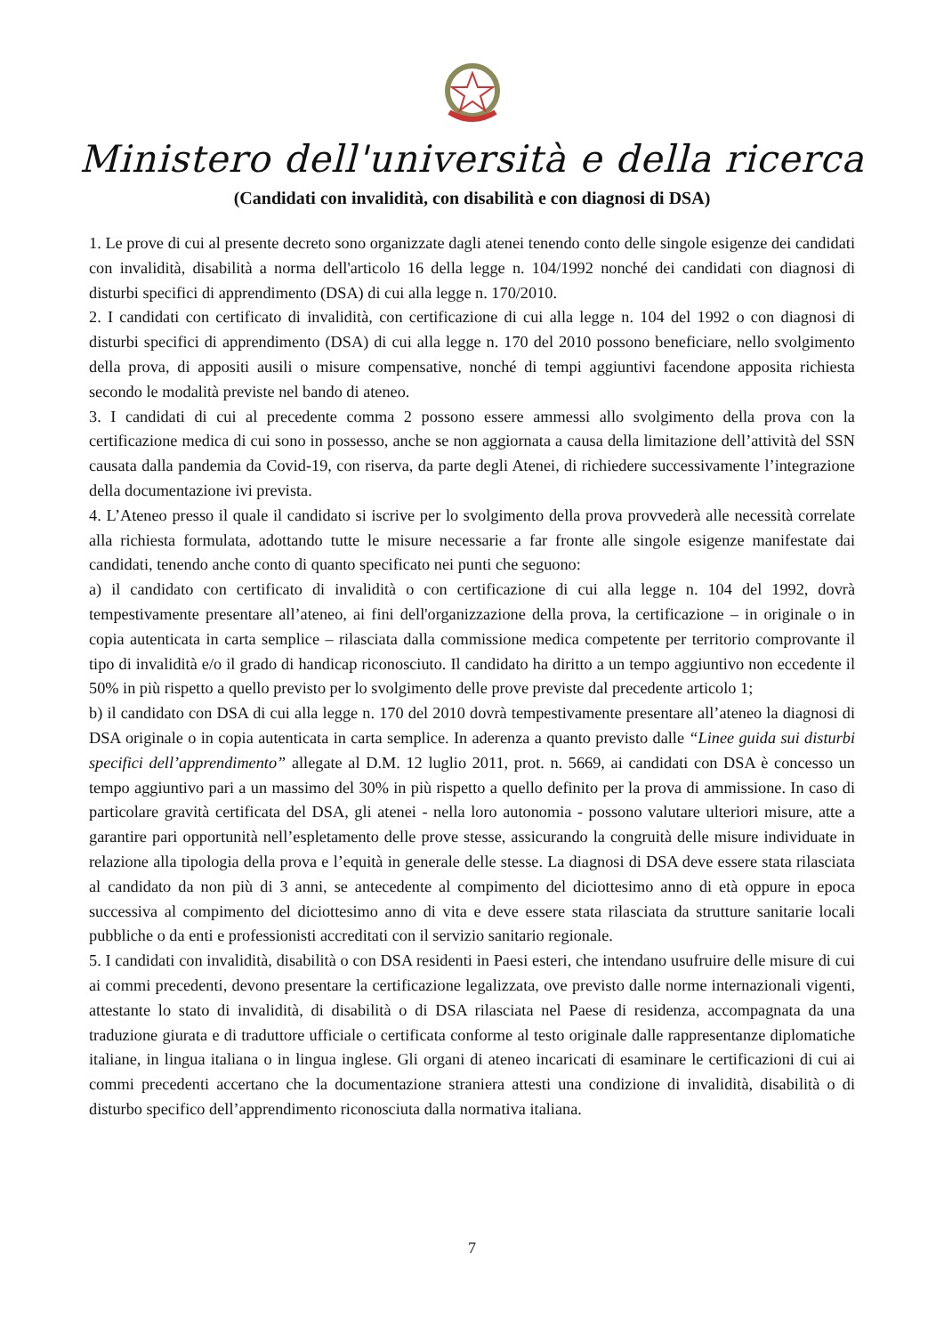Ministero dell'università e della ricerca
(Candidati con invalidità, con disabilità e con diagnosi di DSA)
1. Le prove di cui al presente decreto sono organizzate dagli atenei tenendo conto delle singole esigenze dei candidati con invalidità, disabilità a norma dell'articolo 16 della legge n. 104/1992 nonché dei candidati con diagnosi di disturbi specifici di apprendimento (DSA) di cui alla legge n. 170/2010.
2. I candidati con certificato di invalidità, con certificazione di cui alla legge n. 104 del 1992 o con diagnosi di disturbi specifici di apprendimento (DSA) di cui alla legge n. 170 del 2010 possono beneficiare, nello svolgimento della prova, di appositi ausili o misure compensative, nonché di tempi aggiuntivi facendone apposita richiesta secondo le modalità previste nel bando di ateneo.
3. I candidati di cui al precedente comma 2 possono essere ammessi allo svolgimento della prova con la certificazione medica di cui sono in possesso, anche se non aggiornata a causa della limitazione dell’attività del SSN causata dalla pandemia da Covid-19, con riserva, da parte degli Atenei, di richiedere successivamente l’integrazione della documentazione ivi prevista.
4. L’Ateneo presso il quale il candidato si iscrive per lo svolgimento della prova provvederà alle necessità correlate alla richiesta formulata, adottando tutte le misure necessarie a far fronte alle singole esigenze manifestate dai candidati, tenendo anche conto di quanto specificato nei punti che seguono:
a) il candidato con certificato di invalidità o con certificazione di cui alla legge n. 104 del 1992, dovrà tempestivamente presentare all’ateneo, ai fini dell'organizzazione della prova, la certificazione – in originale o in copia autenticata in carta semplice – rilasciata dalla commissione medica competente per territorio comprovante il tipo di invalidità e/o il grado di handicap riconosciuto. Il candidato ha diritto a un tempo aggiuntivo non eccedente il 50% in più rispetto a quello previsto per lo svolgimento delle prove previste dal precedente articolo 1;
b) il candidato con DSA di cui alla legge n. 170 del 2010 dovrà tempestivamente presentare all’ateneo la diagnosi di DSA originale o in copia autenticata in carta semplice. In aderenza a quanto previsto dalle “Linee guida sui disturbi specifici dell’apprendimento” allegate al D.M. 12 luglio 2011, prot. n. 5669, ai candidati con DSA è concesso un tempo aggiuntivo pari a un massimo del 30% in più rispetto a quello definito per la prova di ammissione. In caso di particolare gravità certificata del DSA, gli atenei - nella loro autonomia - possono valutare ulteriori misure, atte a garantire pari opportunità nell’espletamento delle prove stesse, assicurando la congruità delle misure individuate in relazione alla tipologia della prova e l’equità in generale delle stesse. La diagnosi di DSA deve essere stata rilasciata al candidato da non più di 3 anni, se antecedente al compimento del diciottesimo anno di età oppure in epoca successiva al compimento del diciottesimo anno di vita e deve essere stata rilasciata da strutture sanitarie locali pubbliche o da enti e professionisti accreditati con il servizio sanitario regionale.
5. I candidati con invalidità, disabilità o con DSA residenti in Paesi esteri, che intendano usufruire delle misure di cui ai commi precedenti, devono presentare la certificazione legalizzata, ove previsto dalle norme internazionali vigenti, attestante lo stato di invalidità, di disabilità o di DSA rilasciata nel Paese di residenza, accompagnata da una traduzione giurata e di traduttore ufficiale o certificata conforme al testo originale dalle rappresentanze diplomatiche italiane, in lingua italiana o in lingua inglese. Gli organi di ateneo incaricati di esaminare le certificazioni di cui ai commi precedenti accertano che la documentazione straniera attesti una condizione di invalidità, disabilità o di disturbo specifico dell’apprendimento riconosciuta dalla normativa italiana.
7